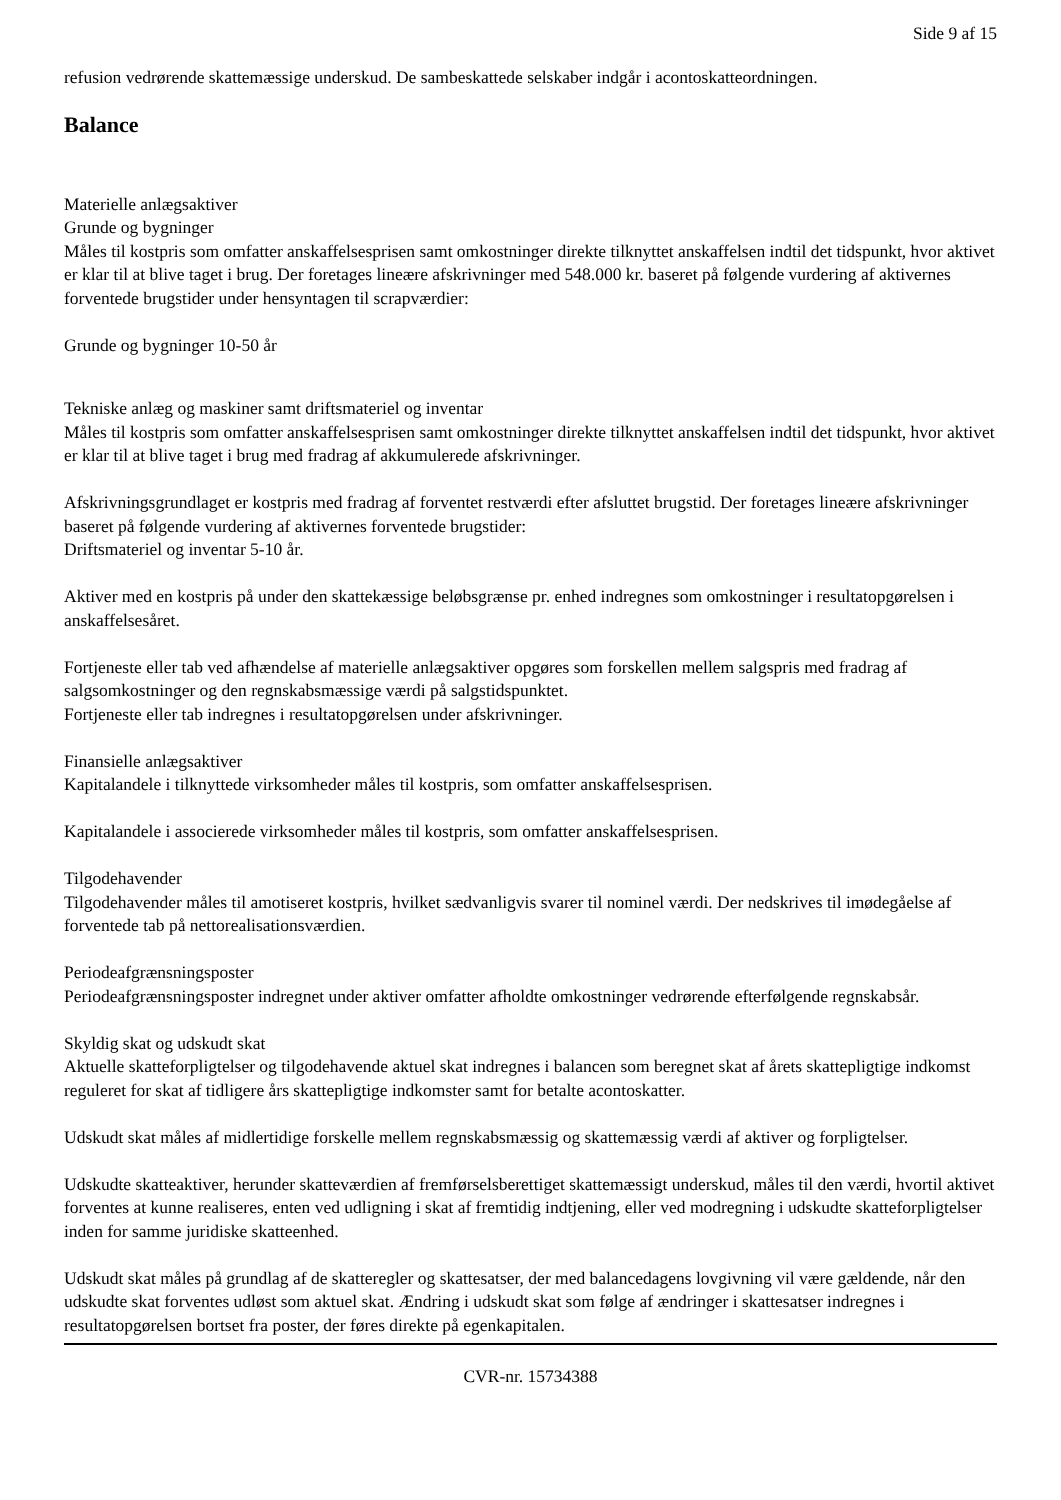Side 9 af 15
refusion vedrørende skattemæssige underskud. De sambeskattede selskaber indgår i acontoskatteordningen.
Balance
Materielle anlægsaktiver
Grunde og bygninger
Måles til kostpris som omfatter anskaffelsesprisen samt omkostninger direkte tilknyttet anskaffelsen indtil det tidspunkt, hvor aktivet er klar til at blive taget i brug. Der foretages lineære afskrivninger med 548.000 kr. baseret på følgende vurdering af aktivernes forventede brugstider under hensyntagen til scrapværdier:
Grunde og bygninger 10-50 år
Tekniske anlæg og maskiner samt driftsmateriel og inventar
Måles til kostpris som omfatter anskaffelsesprisen samt omkostninger direkte tilknyttet anskaffelsen indtil det tidspunkt, hvor aktivet er klar til at blive taget i brug med fradrag af akkumulerede afskrivninger.
Afskrivningsgrundlaget er kostpris med fradrag af forventet restværdi efter afsluttet brugstid. Der foretages lineære afskrivninger baseret på følgende vurdering af aktivernes forventede brugstider:
Driftsmateriel og inventar 5-10 år.
Aktiver med en kostpris på under den skattekæssige beløbsgrænse pr. enhed indregnes som omkostninger i resultatopgørelsen i anskaffelsesåret.
Fortjeneste eller tab ved afhændelse af materielle anlægsaktiver opgøres som forskellen mellem salgspris med fradrag af salgsomkostninger og den regnskabsmæssige værdi på salgstidspunktet.
Fortjeneste eller tab indregnes i resultatopgørelsen under afskrivninger.
Finansielle anlægsaktiver
Kapitalandele i tilknyttede virksomheder måles til kostpris, som omfatter anskaffelsesprisen.
Kapitalandele i associerede virksomheder måles til kostpris, som omfatter anskaffelsesprisen.
Tilgodehavender
Tilgodehavender måles til amotiseret kostpris, hvilket sædvanligvis svarer til nominel værdi. Der nedskrives til imødegåelse af forventede tab på nettorealisationsværdien.
Periodeafgrænsningsposter
Periodeafgrænsningsposter indregnet under aktiver omfatter afholdte omkostninger vedrørende efterfølgende regnskabsår.
Skyldig skat og udskudt skat
Aktuelle skatteforpligtelser og tilgodehavende aktuel skat indregnes i balancen som beregnet skat af årets skattepligtige indkomst reguleret for skat af tidligere års skattepligtige indkomster samt for betalte acontoskatter.
Udskudt skat måles af midlertidige forskelle mellem regnskabsmæssig og skattemæssig værdi af aktiver og forpligtelser.
Udskudte skatteaktiver, herunder skatteværdien af fremførselsberettiget skattemæssigt underskud, måles til den værdi, hvortil aktivet forventes at kunne realiseres, enten ved udligning i skat af fremtidig indtjening, eller ved modregning i udskudte skatteforpligtelser inden for samme juridiske skatteenhed.
Udskudt skat måles på grundlag af de skatteregler og skattesatser, der med balancedagens lovgivning vil være gældende, når den udskudte skat forventes udløst som aktuel skat. Ændring i udskudt skat som følge af ændringer i skattesatser indregnes i resultatopgørelsen bortset fra poster, der føres direkte på egenkapitalen.
CVR-nr. 15734388